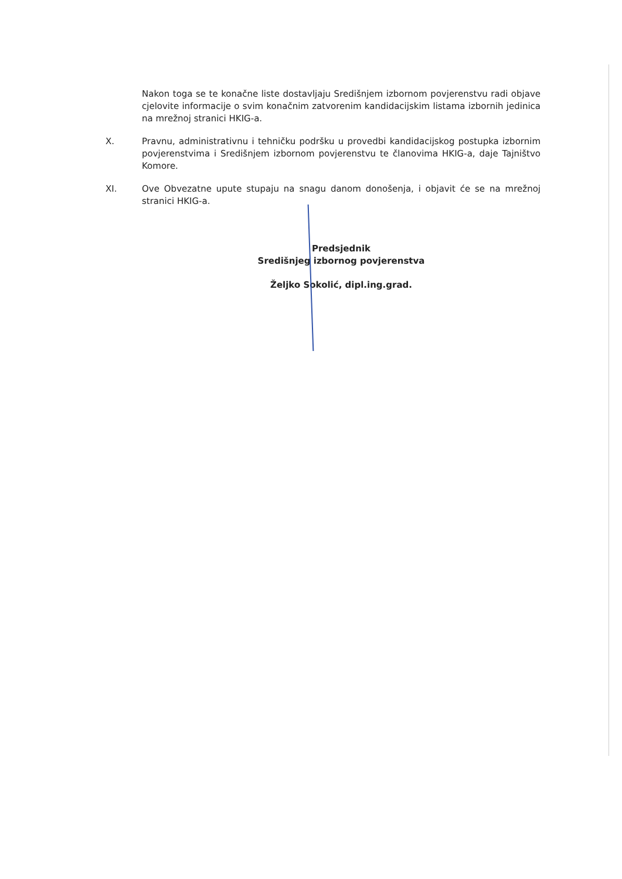Nakon toga se te konačne liste dostavljaju Središnjem izbornom povjerenstvu radi objave cjelovite informacije o svim konačnim zatvorenim kandidacijskim listama izbornih jedinica na mrežnoj stranici HKIG-a.
X. Pravnu, administrativnu i tehničku podršku u provedbi kandidacijskog postupka izbornim povjerenstvima i Središnjem izbornom povjerenstvu te članovima HKIG-a, daje Tajništvo Komore.
XI. Ove Obvezatne upute stupaju na snagu danom donošenja, i objavit će se na mrežnoj stranici HKIG-a.
Predsjednik
Središnjeg izbornog povjerenstva
Željko Sokolić, dipl.ing.grad.